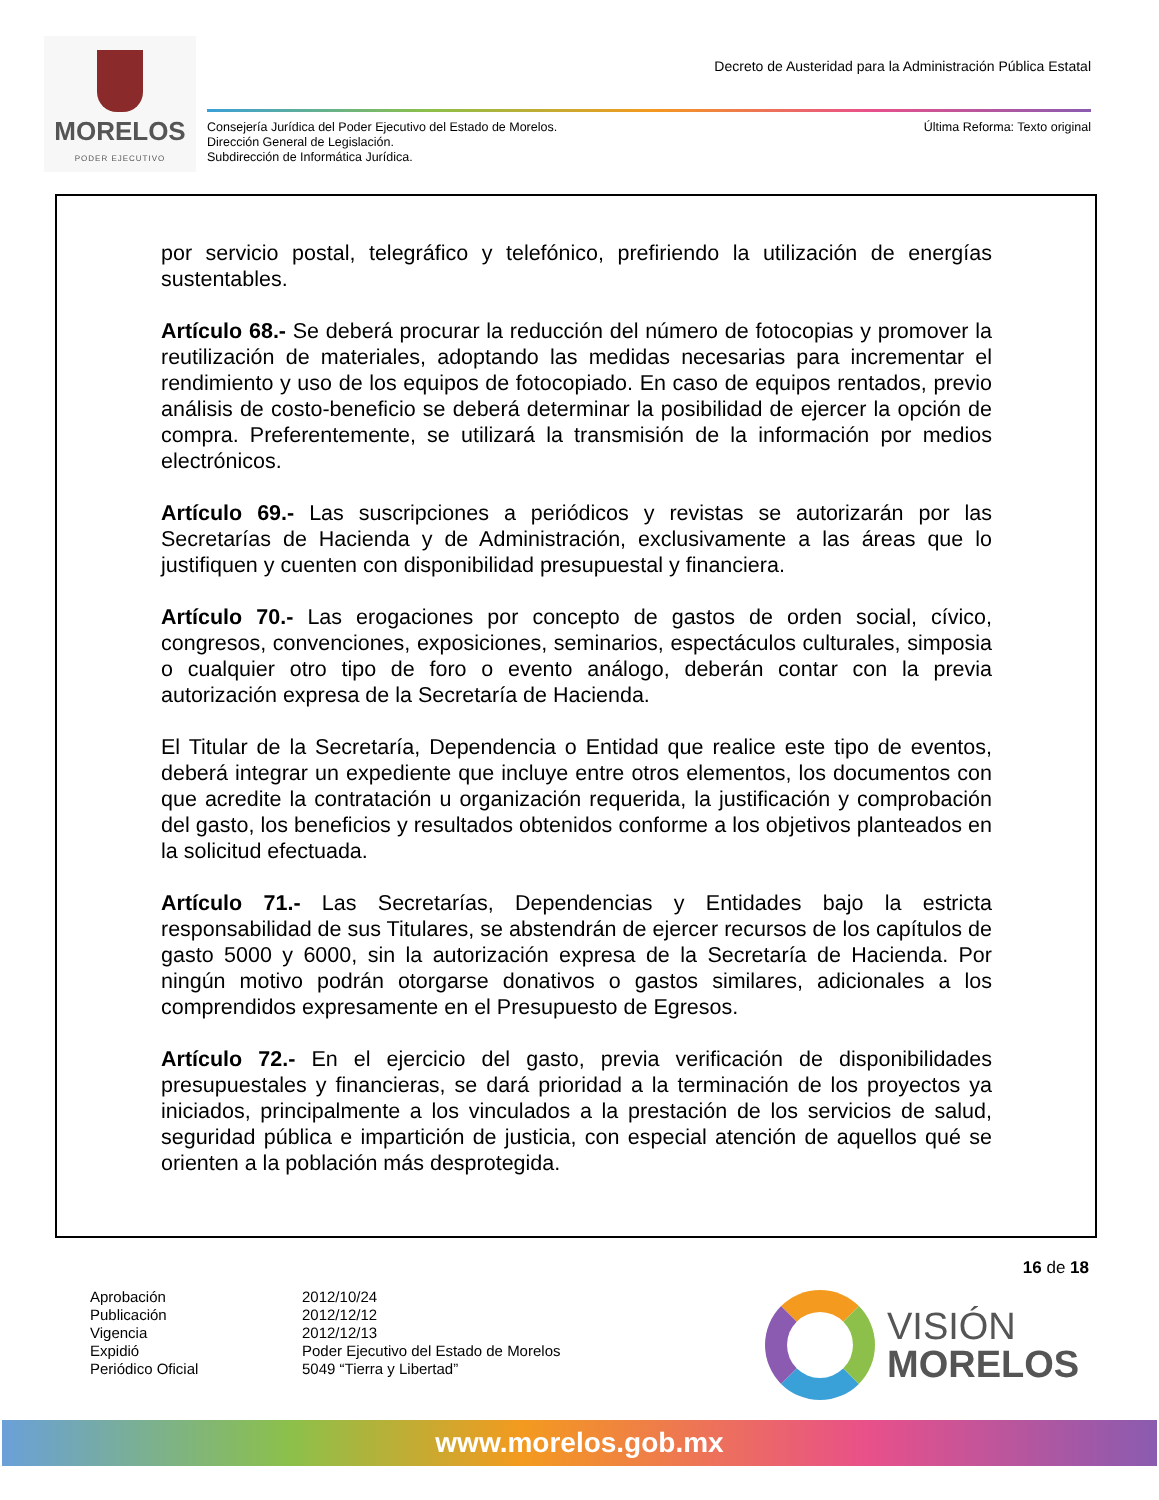MORELOS
PODER EJECUTIVO
Decreto de Austeridad para la Administración Pública Estatal
Consejería Jurídica del Poder Ejecutivo del Estado de Morelos.
Dirección General de Legislación.
Subdirección de Informática Jurídica.
Última Reforma: Texto original
por servicio postal, telegráfico y telefónico, prefiriendo la utilización de energías sustentables.
Artículo 68.- Se deberá procurar la reducción del número de fotocopias y promover la reutilización de materiales, adoptando las medidas necesarias para incrementar el rendimiento y uso de los equipos de fotocopiado. En caso de equipos rentados, previo análisis de costo-beneficio se deberá determinar la posibilidad de ejercer la opción de compra. Preferentemente, se utilizará la transmisión de la información por medios electrónicos.
Artículo 69.- Las suscripciones a periódicos y revistas se autorizarán por las Secretarías de Hacienda y de Administración, exclusivamente a las áreas que lo justifiquen y cuenten con disponibilidad presupuestal y financiera.
Artículo 70.- Las erogaciones por concepto de gastos de orden social, cívico, congresos, convenciones, exposiciones, seminarios, espectáculos culturales, simposia o cualquier otro tipo de foro o evento análogo, deberán contar con la previa autorización expresa de la Secretaría de Hacienda.
El Titular de la Secretaría, Dependencia o Entidad que realice este tipo de eventos, deberá integrar un expediente que incluye entre otros elementos, los documentos con que acredite la contratación u organización requerida, la justificación y comprobación del gasto, los beneficios y resultados obtenidos conforme a los objetivos planteados en la solicitud efectuada.
Artículo 71.- Las Secretarías, Dependencias y Entidades bajo la estricta responsabilidad de sus Titulares, se abstendrán de ejercer recursos de los capítulos de gasto 5000 y 6000, sin la autorización expresa de la Secretaría de Hacienda. Por ningún motivo podrán otorgarse donativos o gastos similares, adicionales a los comprendidos expresamente en el Presupuesto de Egresos.
Artículo 72.- En el ejercicio del gasto, previa verificación de disponibilidades presupuestales y financieras, se dará prioridad a la terminación de los proyectos ya iniciados, principalmente a los vinculados a la prestación de los servicios de salud, seguridad pública e impartición de justicia, con especial atención de aquellos qué se orienten a la población más desprotegida.
16 de 18
Aprobación 2012/10/24 Publicación 2012/12/12 Vigencia 2012/12/13 Expidió Poder Ejecutivo del Estado de Morelos Periódico Oficial 5049 “Tierra y Libertad”
VISIÓN
MORELOS
www.morelos.gob.mx